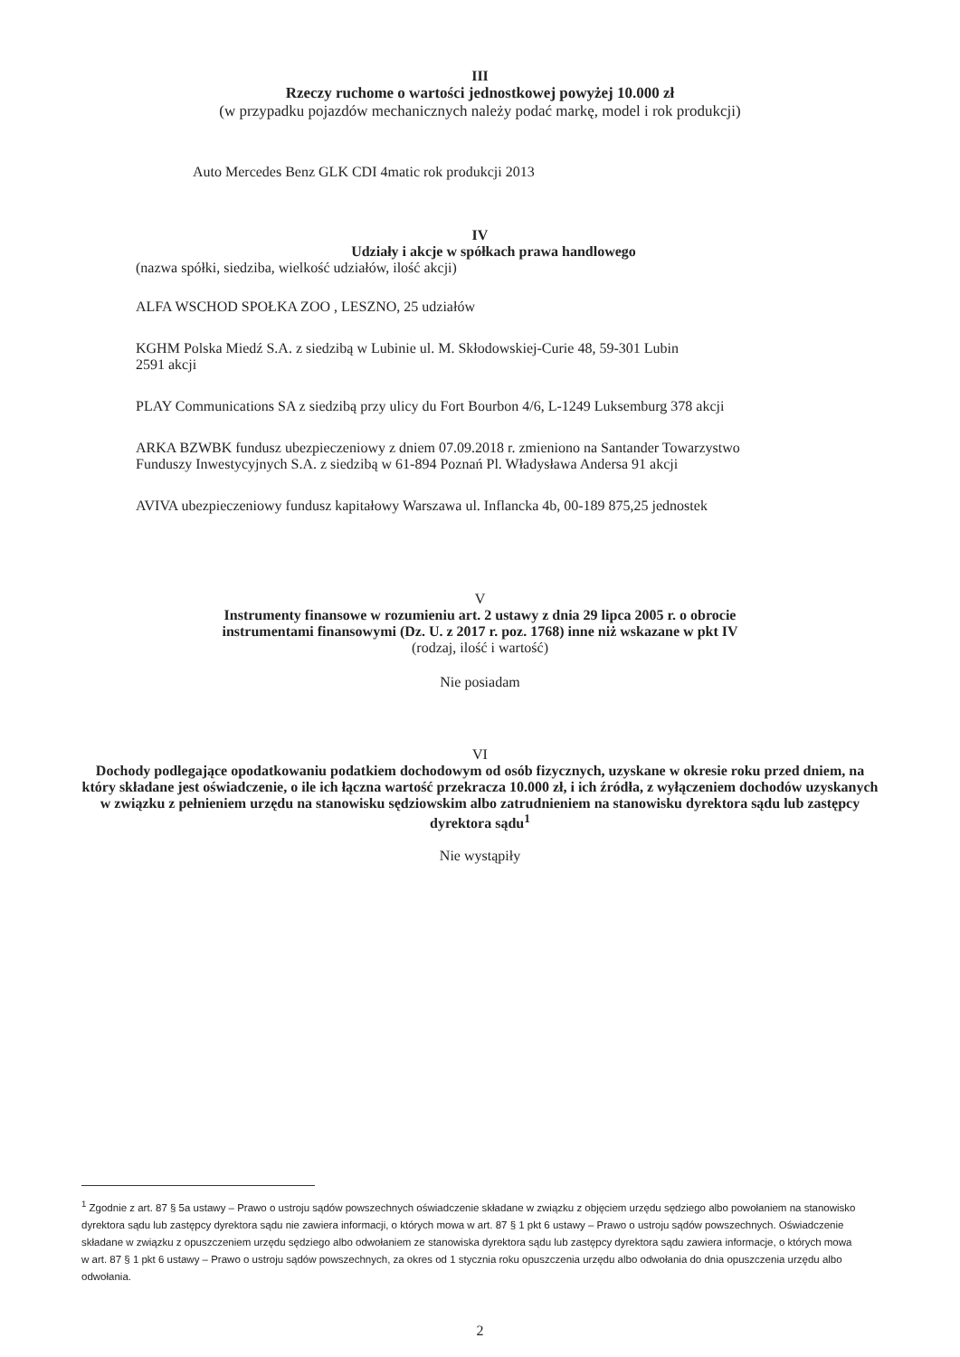III
Rzeczy ruchome o wartości jednostkowej powyżej 10.000 zł
(w przypadku pojazdów mechanicznych należy podać markę, model i rok produkcji)
Auto Mercedes Benz GLK CDI 4matic rok produkcji 2013
IV
Udziały i akcje w spółkach prawa handlowego
(nazwa spółki, siedziba, wielkość udziałów, ilość akcji)
ALFA WSCHOD SPOŁKA ZOO , LESZNO, 25 udziałów
KGHM Polska Miedź S.A. z siedzibą w Lubinie ul. M. Skłodowskiej-Curie 48, 59-301 Lubin
2591 akcji
PLAY Communications SA z siedzibą przy ulicy du Fort Bourbon 4/6, L-1249 Luksemburg 378 akcji
ARKA BZWBK fundusz ubezpieczeniowy z dniem 07.09.2018 r. zmieniono na Santander Towarzystwo
Funduszy Inwestycyjnych S.A. z siedzibą w 61-894 Poznań Pl. Władysława Andersa 91 akcji
AVIVA ubezpieczeniowy fundusz kapitałowy Warszawa ul. Inflancka 4b, 00-189 875,25 jednostek
V
Instrumenty finansowe w rozumieniu art. 2 ustawy z dnia 29 lipca 2005 r. o obrocie
instrumentami finansowymi (Dz. U. z 2017 r. poz. 1768) inne niż wskazane w pkt IV
(rodzaj, ilość i wartość)
Nie posiadam
VI
Dochody podlegające opodatkowaniu podatkiem dochodowym od osób fizycznych, uzyskane w okresie roku przed dniem, na który składane jest oświadczenie, o ile ich łączna wartość przekracza 10.000 zł, i ich źródła, z wyłączeniem dochodów uzyskanych w związku z pełnieniem urzędu na stanowisku sędziowskim albo zatrudnieniem na stanowisku dyrektora sądu lub zastępcy dyrektora sądu<sup>1</sup>
Nie wystąpiły
<sup>1</sup> Zgodnie z art. 87 § 5a ustawy – Prawo o ustroju sądów powszechnych oświadczenie składane w związku z objęciem urzędu sędziego albo powołaniem na stanowisko dyrektora sądu lub zastępcy dyrektora sądu nie zawiera informacji, o których mowa w art. 87 § 1 pkt 6 ustawy – Prawo o ustroju sądów powszechnych. Oświadczenie składane w związku z opuszczeniem urzędu sędziego albo odwołaniem ze stanowiska dyrektora sądu lub zastępcy dyrektora sądu zawiera informacje, o których mowa w art. 87 § 1 pkt 6 ustawy – Prawo o ustroju sądów powszechnych, za okres od 1 stycznia roku opuszczenia urzędu albo odwołania do dnia opuszczenia urzędu albo odwołania.
2